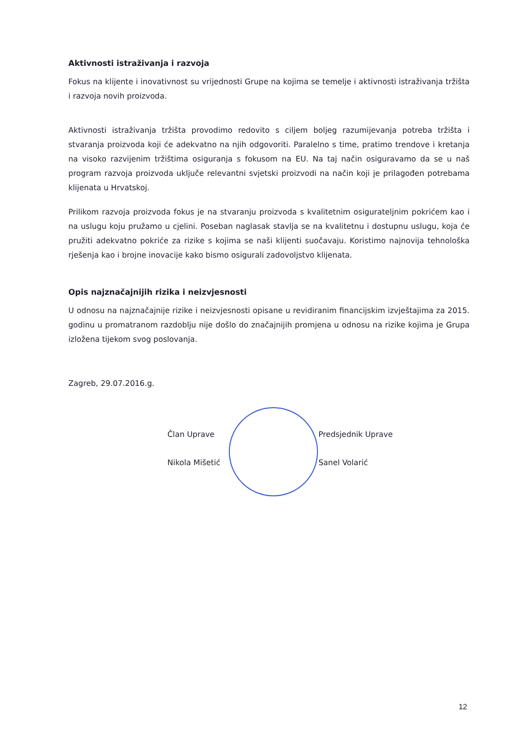Aktivnosti istraživanja i razvoja
Fokus na klijente i inovativnost su vrijednosti Grupe na kojima se temelje i aktivnosti istraživanja tržišta i razvoja novih proizvoda.
Aktivnosti istraživanja tržišta provodimo redovito s ciljem boljeg razumijevanja potreba tržišta i stvaranja proizvoda koji će adekvatno na njih odgovoriti. Paralelno s time, pratimo trendove i kretanja na visoko razvijenim tržištima osiguranja s fokusom na EU. Na taj način osiguravamo da se u naš program razvoja proizvoda uključe relevantni svjetski proizvodi na način koji je prilagođen potrebama klijenata u Hrvatskoj.
Prilikom razvoja proizvoda fokus je na stvaranju proizvoda s kvalitetnim osigurateljnim pokrićem kao i na uslugu koju pružamo u cjelini. Poseban naglasak stavlja se na kvalitetnu i dostupnu uslugu, koja će pružiti adekvatno pokriće za rizike s kojima se naši klijenti suočavaju. Koristimo najnovija tehnološka rješenja kao i brojne inovacije kako bismo osigurali zadovoljstvo klijenata.
Opis najznačajnijih rizika i neizvjesnosti
U odnosu na najznačajnije rizike i neizvjesnosti opisane u revidiranim financijskim izvještajima za 2015. godinu u promatranom razdoblju nije došlo do značajnijih promjena u odnosu na rizike kojima je Grupa izložena tijekom svog poslovanja.
Zagreb, 29.07.2016.g.
Član Uprave
Nikola Mišetić
Predsjednik Uprave
Sanel Volarić
12